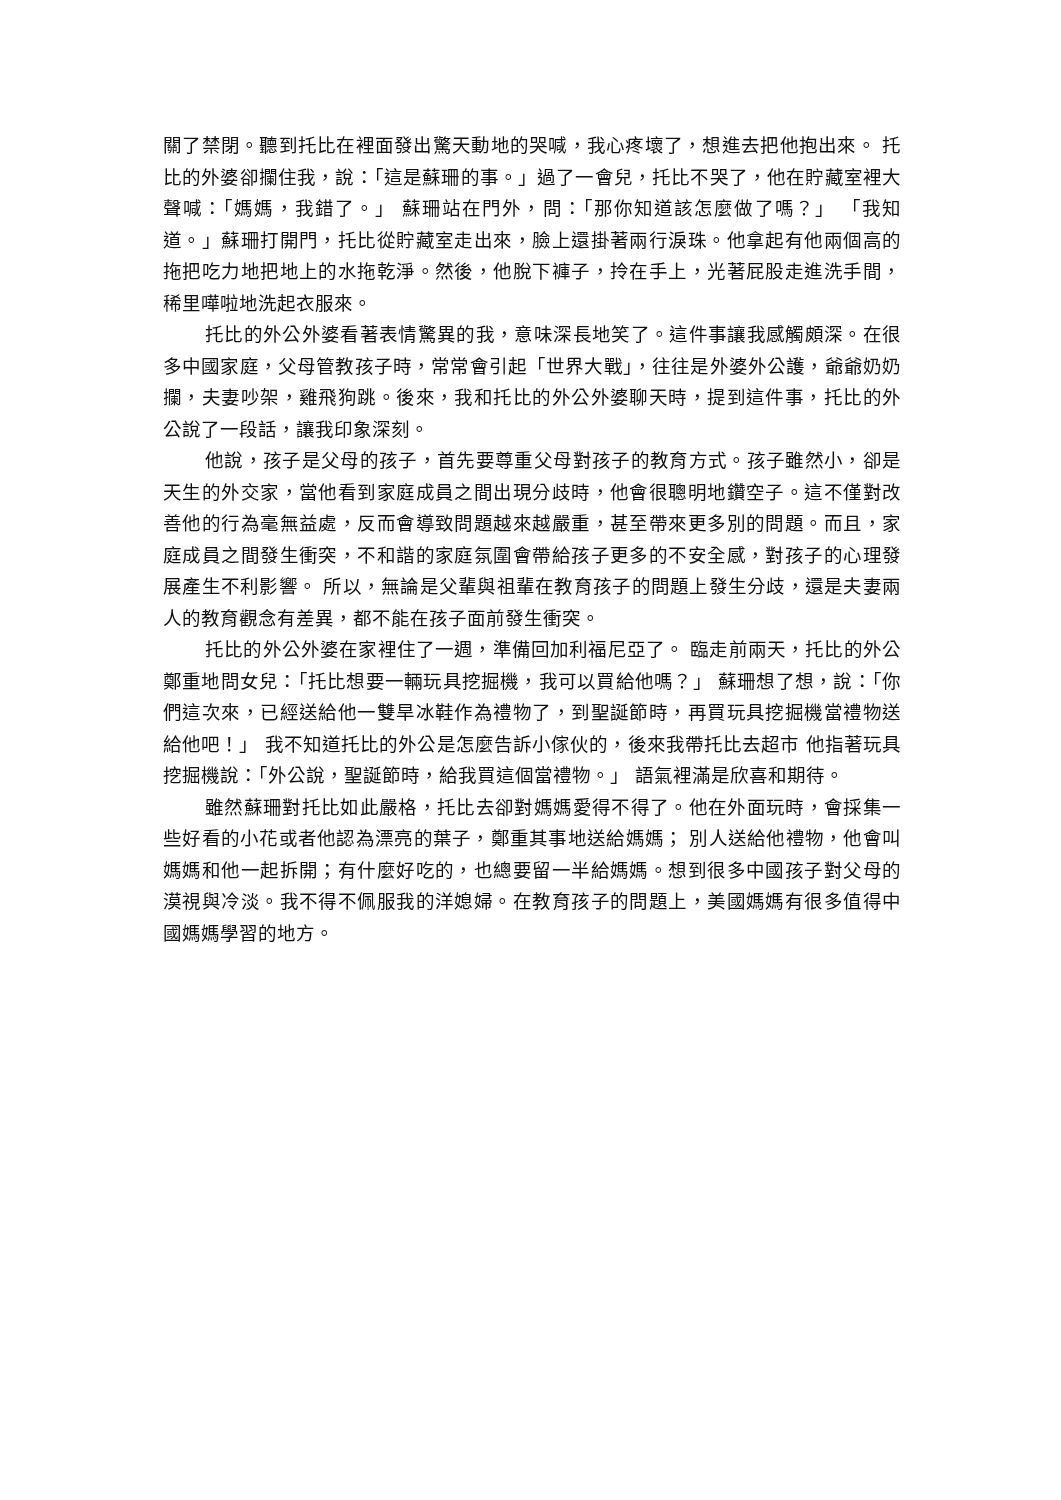關了禁閉。聽到托比在裡面發出驚天動地的哭喊，我心疼壞了，想進去把他抱出來。 托比的外婆卻攔住我，說：「這是蘇珊的事。」過了一會兒，托比不哭了，他在貯藏室裡大聲喊：「媽媽，我錯了。」 蘇珊站在門外，問：「那你知道該怎麼做了嗎？」 「我知道。」蘇珊打開門，托比從貯藏室走出來，臉上還掛著兩行淚珠。他拿起有他兩個高的拖把吃力地把地上的水拖乾淨。然後，他脫下褲子，拎在手上，光著屁股走進洗手間，稀里嘩啦地洗起衣服來。
托比的外公外婆看著表情驚異的我，意味深長地笑了。這件事讓我感觸頗深。在很多中國家庭，父母管教孩子時，常常會引起「世界大戰」，往往是外婆外公護，爺爺奶奶攔，夫妻吵架，雞飛狗跳。後來，我和托比的外公外婆聊天時，提到這件事，托比的外公說了一段話，讓我印象深刻。
他說，孩子是父母的孩子，首先要尊重父母對孩子的教育方式。孩子雖然小，卻是天生的外交家，當他看到家庭成員之間出現分歧時，他會很聰明地鑽空子。這不僅對改善他的行為毫無益處，反而會導致問題越來越嚴重，甚至帶來更多別的問題。而且，家庭成員之間發生衝突，不和諧的家庭氛圍會帶給孩子更多的不安全感，對孩子的心理發展產生不利影響。 所以，無論是父輩與祖輩在教育孩子的問題上發生分歧，還是夫妻兩人的教育觀念有差異，都不能在孩子面前發生衝突。
托比的外公外婆在家裡住了一週，準備回加利福尼亞了。 臨走前兩天，托比的外公鄭重地問女兒：「托比想要一輛玩具挖掘機，我可以買給他嗎？」 蘇珊想了想，說：「你們這次來，已經送給他一雙旱冰鞋作為禮物了，到聖誕節時，再買玩具挖掘機當禮物送給他吧！」 我不知道托比的外公是怎麼告訴小傢伙的，後來我帶托比去超市 他指著玩具挖掘機說：「外公說，聖誕節時，給我買這個當禮物。」 語氣裡滿是欣喜和期待。
雖然蘇珊對托比如此嚴格，托比去卻對媽媽愛得不得了。他在外面玩時，會採集一些好看的小花或者他認為漂亮的葉子，鄭重其事地送給媽媽； 別人送給他禮物，他會叫媽媽和他一起拆開；有什麼好吃的，也總要留一半給媽媽。想到很多中國孩子對父母的漠視與冷淡。我不得不佩服我的洋媳婦。在教育孩子的問題上，美國媽媽有很多值得中國媽媽學習的地方。